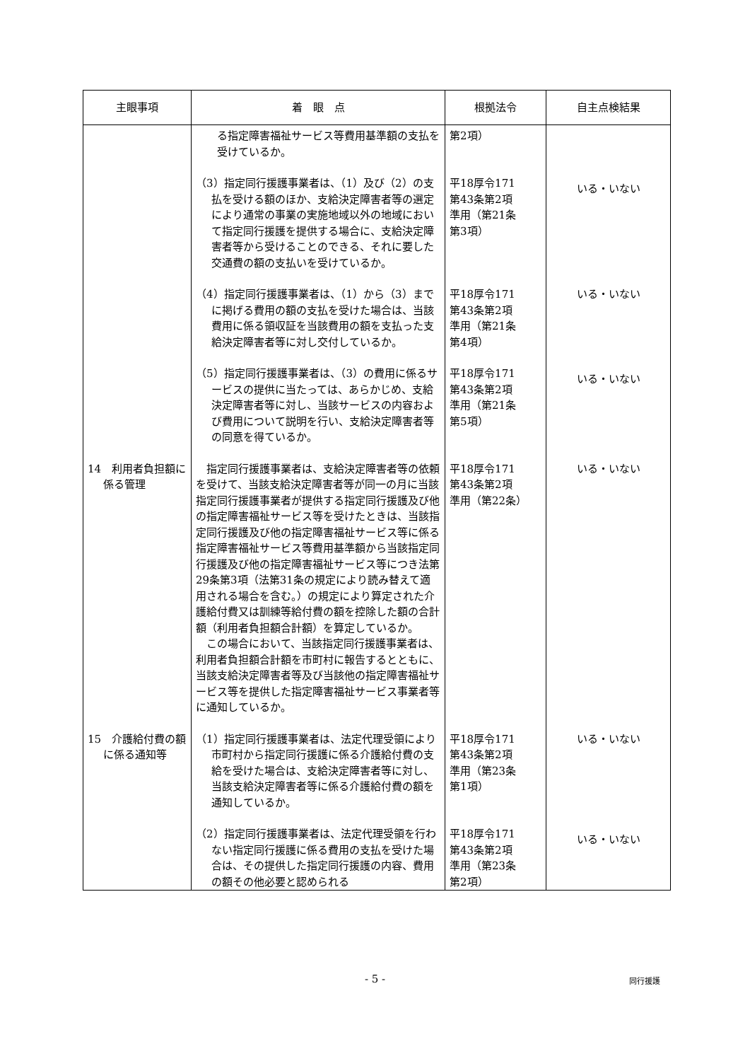| 主眼事項 | 着 眼 点 | 根拠法令 | 自主点検結果 |
| --- | --- | --- | --- |
| | る指定障害福祉サービス等費用基準額の支払を受けているか。 | 第2項） | |
| | （3）指定同行援護事業者は、（1）及び（2）の支払を受ける額のほか、支給決定障害者等の選定により通常の事業の実施地域以外の地域において指定同行援護を提供する場合に、支給決定障害者等から受けることのできる、それに要した交通費の額の支払いを受けているか。 | 平18厚令171 第43条第2項 準用（第21条 第3項） | いる・いない |
| | （4）指定同行援護事業者は、（1）から（3）までに掲げる費用の額の支払を受けた場合は、当該費用に係る領収証を当該費用の額を支払った支給決定障害者等に対し交付しているか。 | 平18厚令171 第43条第2項 準用（第21条 第4項） | いる・いない |
| | （5）指定同行援護事業者は、（3）の費用に係るサービスの提供に当たっては、あらかじめ、支給決定障害者等に対し、当該サービスの内容および費用について説明を行い、支給決定障害者等の同意を得ているか。 | 平18厚令171 第43条第2項 準用（第21条 第5項） | いる・いない |
| 14 利用者負担額に係る管理 | 指定同行援護事業者は、支給決定障害者等の依頼を受けて、当該支給決定障害者等が同一の月に当該指定同行援護事業者が提供する指定同行援護及び他の指定障害福祉サービス等を受けたときは、当該指定同行援護及び他の指定障害福祉サービス等に係る指定障害福祉サービス等費用基準額から当該指定同行援護及び他の指定障害福祉サービス等につき法第29条第3項（法第31条の規定により読み替えて適用される場合を含む。）の規定により算定された介護給付費又は訓練等給付費の額を控除した額の合計額（利用者負担額合計額）を算定しているか。 この場合において、当該指定同行援護事業者は、利用者負担額合計額を市町村に報告するとともに、当該支給決定障害者等及び当該他の指定障害福祉サービス等を提供した指定障害福祉サービス事業者等に通知しているか。 | 平18厚令171 第43条第2項 準用（第22条） | いる・いない |
| 15 介護給付費の額に係る通知等 | （1）指定同行援護事業者は、法定代理受領により市町村から指定同行援護に係る介護給付費の支給を受けた場合は、支給決定障害者等に対し、当該支給決定障害者等に係る介護給付費の額を通知しているか。 | 平18厚令171 第43条第2項 準用（第23条 第1項） | いる・いない |
| | （2）指定同行援護事業者は、法定代理受領を行わない指定同行援護に係る費用の支払を受けた場合は、その提供した指定同行援護の内容、費用の額その他必要と認められる | 平18厚令171 第43条第2項 準用（第23条 第2項） | いる・いない |
- 5 - 同行援護